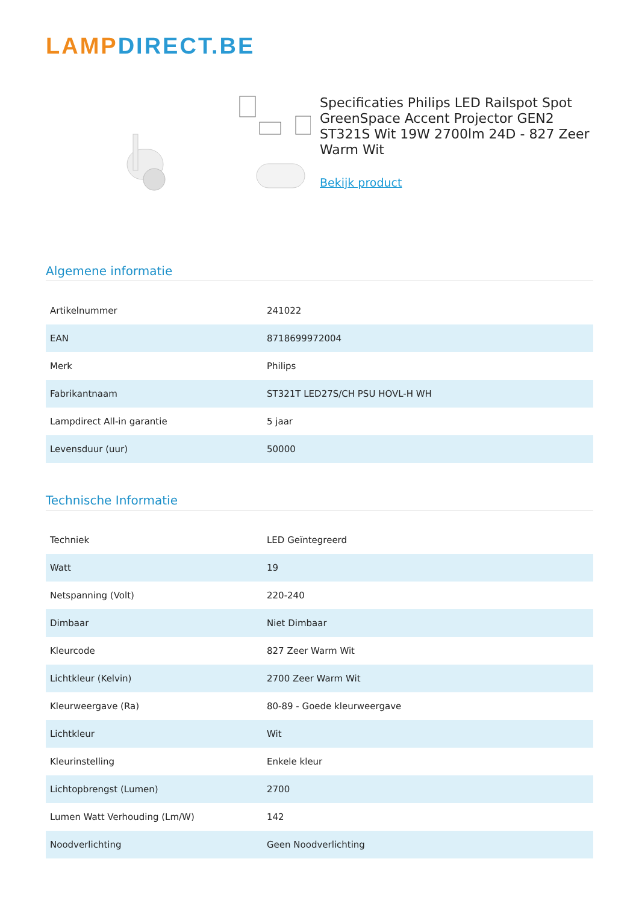LAMP DIRECT.BE
Specificaties Philips LED Railspot Spot GreenSpace Accent Projector GEN2 ST321S Wit 19W 2700lm 24D - 827 Zeer Warm Wit
Bekijk product
Algemene informatie
| Artikelnummer | 241022 |
| EAN | 8718699972004 |
| Merk | Philips |
| Fabrikantnaam | ST321T LED27S/CH PSU HOVL-H WH |
| Lampdirect All-in garantie | 5 jaar |
| Levensduur (uur) | 50000 |
Technische Informatie
| Techniek | LED Geïntegreerd |
| Watt | 19 |
| Netspanning (Volt) | 220-240 |
| Dimbaar | Niet Dimbaar |
| Kleurcode | 827 Zeer Warm Wit |
| Lichtkleur (Kelvin) | 2700 Zeer Warm Wit |
| Kleurweergave (Ra) | 80-89 - Goede kleurweergave |
| Lichtkleur | Wit |
| Kleurinstelling | Enkele kleur |
| Lichtopbrengst (Lumen) | 2700 |
| Lumen Watt Verhouding (Lm/W) | 142 |
| Noodverlichting | Geen Noodverlichting |